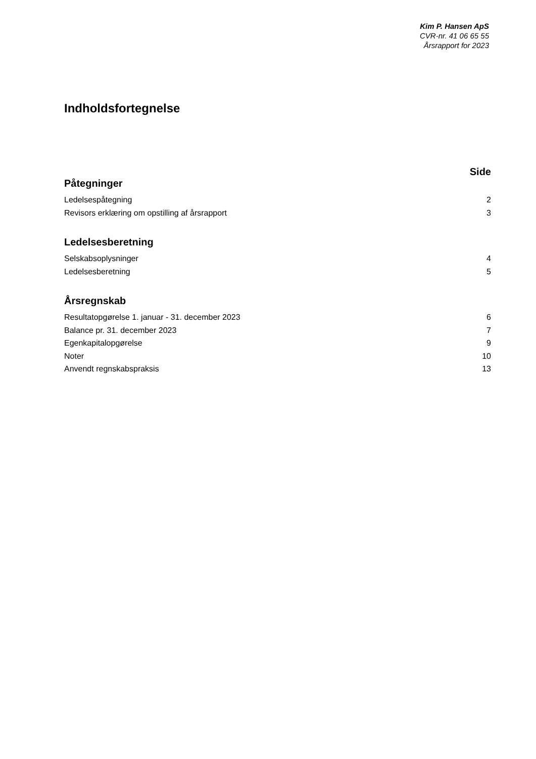Kim P. Hansen ApS
CVR-nr. 41 06 65 55
Årsrapport for 2023
Indholdsfortegnelse
Side
Påtegninger
Ledelsespåtegning 2
Revisors erklæring om opstilling af årsrapport 3
Ledelsesberetning
Selskabsoplysninger 4
Ledelsesberetning 5
Årsregnskab
Resultatopgørelse 1. januar - 31. december 2023 6
Balance pr. 31. december 2023 7
Egenkapitalopgørelse 9
Noter 10
Anvendt regnskabspraksis 13